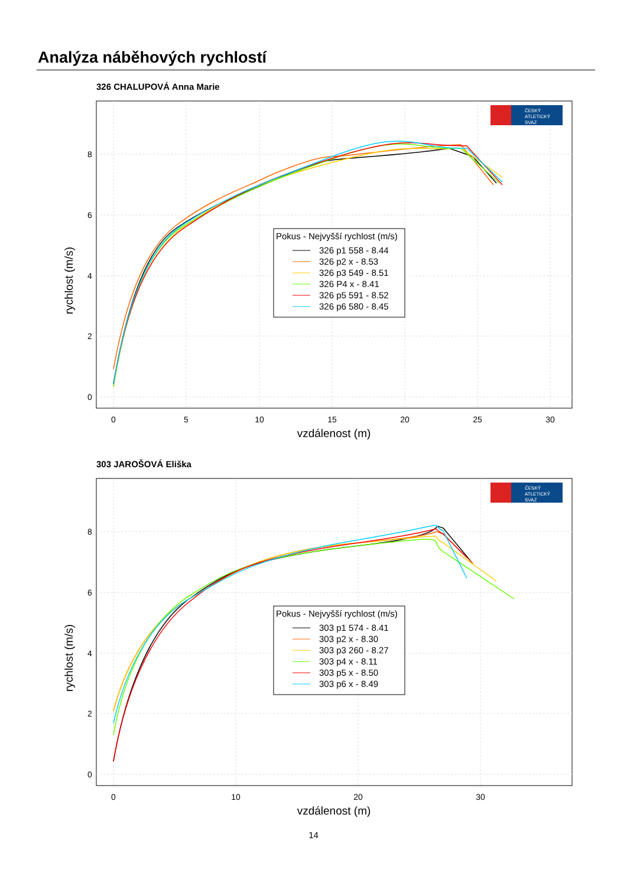Analýza náběhových rychlostí
326 CHALUPOVÁ Anna Marie
0
5
10
15
20
25
30
0
2
4
6
8
vzdálenost (m)
rychlost (m/s)
Pokus - Nejvyšší rychlost (m/s)
326 p1 558 - 8.44
326 p2 x - 8.53
326 p3 549 - 8.51
326 P4 x - 8.41
326 p5 591 - 8.52
326 p6 580 - 8.45
ČESKÝ
ATLETICKÝ
SVAZ
303 JAROŠOVÁ Eliška
0
10
20
30
0
2
4
6
8
vzdálenost (m)
rychlost (m/s)
Pokus - Nejvyšší rychlost (m/s)
303 p1 574 - 8.41
303 p2 x - 8.30
303 p3 260 - 8.27
303 p4 x - 8.11
303 p5 x - 8.50
303 p6 x - 8.49
ČESKÝ
ATLETICKÝ
SVAZ
14